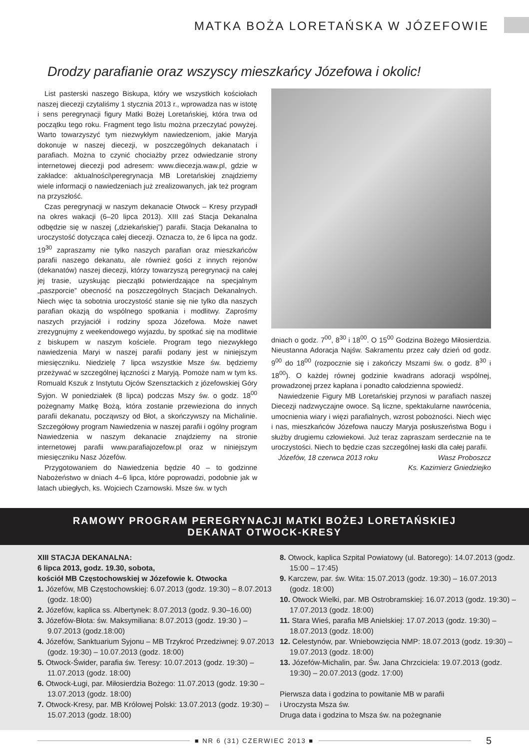MATKA BOŻA LORETAŃSKA W JÓZEFOWIE
Drodzy parafianie oraz wszyscy mieszkańcy Józefowa i okolic!
List pasterski naszego Biskupa, który we wszystkich kościołach naszej diecezji czytaliśmy 1 stycznia 2013 r., wprowadza nas w istotę i sens peregrynacji figury Matki Bożej Loretańskiej, która trwa od początku tego roku. Fragment tego listu można przeczytać powyżej. Warto towarzyszyć tym niezwykłym nawiedzeniom, jakie Maryja dokonuje w naszej diecezji, w poszczególnych dekanatach i parafiach. Można to czynić chociażby przez odwiedzanie strony internetowej diecezji pod adresem: www.diecezja.waw.pl, gdzie w zakładce: aktualności\peregrynacja MB Loretańskiej znajdziemy wiele informacji o nawiedzeniach już zrealizowanych, jak też program na przyszłość.
Czas peregrynacji w naszym dekanacie Otwock – Kresy przypadł na okres wakacji (6–20 lipca 2013). XIII zaś Stacja Dekanalna odbędzie się w naszej („dziekańskiej”) parafii. Stacja Dekanalna to uroczystość dotycząca całej diecezji. Oznacza to, że 6 lipca na godz. 19<sup>30</sup> zapraszamy nie tylko naszych parafian oraz mieszkańców parafii naszego dekanatu, ale również gości z innych rejonów (dekanatów) naszej diecezji, którzy towarzyszą peregrynacji na całej jej trasie, uzyskując pieczątki potwierdzające na specjalnym „paszporcie” obecność na poszczególnych Stacjach Dekanalnych. Niech więc ta sobotnia uroczystość stanie się nie tylko dla naszych parafian okazją do wspólnego spotkania i modlitwy. Zaprośmy naszych przyjaciół i rodziny spoza Józefowa. Może nawet zrezygnujmy z weekendowego wyjazdu, by spotkać się na modlitwie z biskupem w naszym kościele. Program tego niezwykłego nawiedzenia Maryi w naszej parafii podany jest w niniejszym miesięczniku. Niedzielę 7 lipca wszystkie Msze św. będziemy przeżywać w szczególnej łączności z Maryją. Pomoże nam w tym ks. Romuald Kszuk z Instytutu Ojców Szensztackich z józefowskiej Góry Syjon. W poniedziałek (8 lipca) podczas Mszy św. o godz. 18<sup>00</sup> pożegnamy Matkę Bożą, która zostanie przewieziona do innych parafii dekanatu, począwszy od Błot, a skończywszy na Michalinie. Szczegółowy program Nawiedzenia w naszej parafii i ogólny program Nawiedzenia w naszym dekanacie znajdziemy na stronie internetowej parafii www.parafiajozefow.pl oraz w niniejszym miesięczniku Nasz Józefów.
Przygotowaniem do Nawiedzenia będzie 40 – to godzinne Nabożeństwo w dniach 4–6 lipca, które poprowadzi, podobnie jak w latach ubiegłych, ks. Wojciech Czarnowski. Msze św. w tych
dniach o godz. 7<sup>00</sup>, 8<sup>30</sup> i 18<sup>00</sup>. O 15<sup>00</sup> Godzina Bożego Miłosierdzia. Nieustanna Adoracja Najśw. Sakramentu przez cały dzień od godz. 9<sup>00</sup> do 18<sup>00</sup> (rozpocznie się i zakończy Mszami św. o godz. 8<sup>30</sup> i 18<sup>00</sup>). O każdej równej godzinie kwadrans adoracji wspólnej, prowadzonej przez kapłana i ponadto całodzienna spowiedź.
Nawiedzenie Figury MB Loretańskiej przynosi w parafiach naszej Diecezji nadzwyczajne owoce. Są liczne, spektakularne nawrócenia, umocnienia wiary i więzi parafialnych, wzrost pobożności. Niech więc i nas, mieszkańców Józefowa nauczy Maryja posłuszeństwa Bogu i służby drugiemu człowiekowi. Już teraz zapraszam serdecznie na te uroczystości. Niech to będzie czas szczególnej łaski dla całej parafii.
Józefów, 18 czerwca 2013 roku Wasz Proboszcz
Ks. Kazimierz Gniedziejko
RAMOWY PROGRAM PEREGRYNACJI MATKI BOŻEJ LORETAŃSKIEJ
DEKANAT OTWOCK-KRESY
XIII STACJA DEKANALNA:
6 lipca 2013, godz. 19.30, sobota,
kościół MB Częstochowskiej w Józefowie k. Otwocka
1. Józefów, MB Częstochowskiej: 6.07.2013 (godz. 19:30) – 8.07.2013 (godz. 18:00)
2. Józefów, kaplica ss. Albertynek: 8.07.2013 (godz. 9.30–16.00)
3. Józefów-Błota: św. Maksymiliana: 8.07.2013 (godz. 19:30 ) – 9.07.2013 (godz.18:00)
4. Józefów, Sanktuarium Syjonu – MB Trzykroć Przedziwnej: 9.07.2013 (godz. 19:30) – 10.07.2013 (godz. 18:00)
5. Otwock-Świder, parafia św. Teresy: 10.07.2013 (godz. 19:30) – 11.07.2013 (godz. 18:00)
6. Otwock-Ługi, par. Miłosierdzia Bożego: 11.07.2013 (godz. 19:30 – 13.07.2013 (godz. 18:00)
7. Otwock-Kresy, par. MB Królowej Polski: 13.07.2013 (godz. 19:30) – 15.07.2013 (godz. 18:00)
8. Otwock, kaplica Szpital Powiatowy (ul. Batorego): 14.07.2013 (godz. 15:00 – 17:45)
9. Karczew, par. św. Wita: 15.07.2013 (godz. 19:30) – 16.07.2013 (godz. 18:00)
10. Otwock Wielki, par. MB Ostrobramskiej: 16.07.2013 (godz. 19:30) – 17.07.2013 (godz. 18:00)
11. Stara Wieś, parafia MB Anielskiej: 17.07.2013 (godz. 19:30) – 18.07.2013 (godz. 18:00)
12. Celestynów, par. Wniebowzięcia NMP: 18.07.2013 (godz. 19:30) – 19.07.2013 (godz. 18:00)
13. Józefów-Michalin, par. Św. Jana Chrzciciela: 19.07.2013 (godz. 19:30) – 20.07.2013 (godz. 17:00)
Pierwsza data i godzina to powitanie MB w parafii
i Uroczysta Msza św.
Druga data i godzina to Msza św. na pożegnanie
■ NR 6 (31) CZERWIEC 2013 ■
5